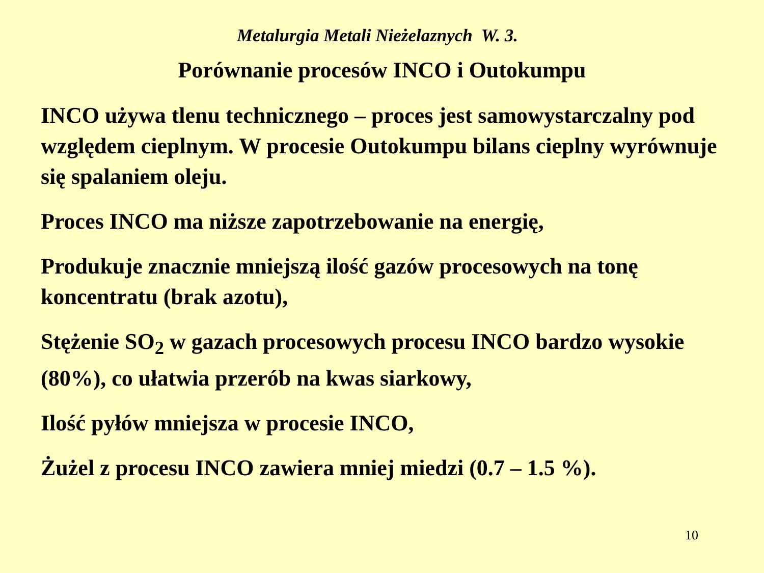Metalurgia Metali Nieżelaznych W. 3.
Porównanie procesów INCO i Outokumpu
INCO używa tlenu technicznego – proces jest samowystarczalny pod względem cieplnym. W procesie Outokumpu bilans cieplny wyrównuje się spalaniem oleju.
Proces INCO ma niższe zapotrzebowanie na energię,
Produkuje znacznie mniejszą ilość gazów procesowych na tonę koncentratu (brak azotu),
Stężenie SO<sub>2</sub> w gazach procesowych procesu INCO bardzo wysokie (80%), co ułatwia przerób na kwas siarkowy,
Ilość pyłów mniejsza w procesie INCO,
Żużel z procesu INCO zawiera mniej miedzi (0.7 – 1.5 %).
10